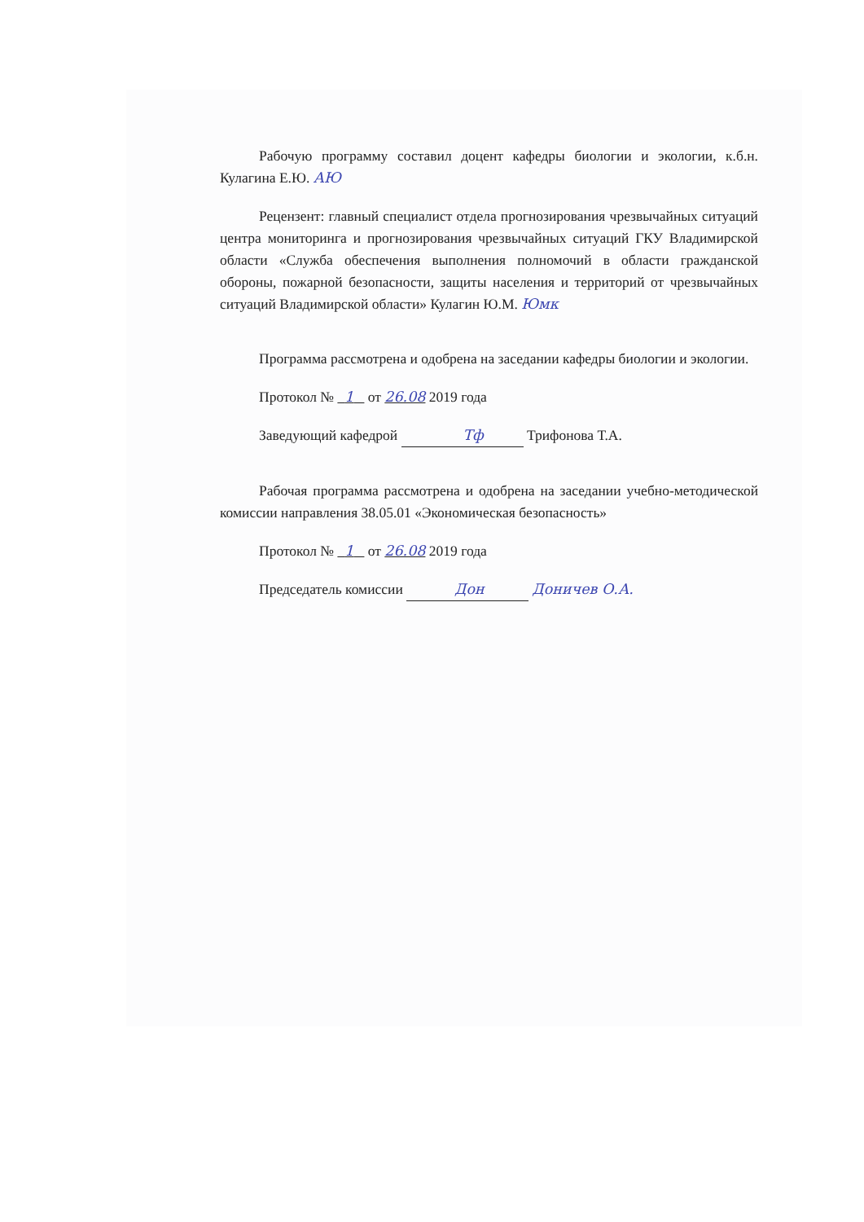Рабочую программу составил доцент кафедры биологии и экологии, к.б.н. Кулагина Е.Ю. АЮ
Рецензент: главный специалист отдела прогнозирования чрезвычайных ситуаций центра мониторинга и прогнозирования чрезвычайных ситуаций ГКУ Владимирской области «Служба обеспечения выполнения полномочий в области гражданской обороны, пожарной безопасности, защиты населения и территорий от чрезвычайных ситуаций Владимирской области» Кулагин Ю.М. Юмк
Программа рассмотрена и одобрена на заседании кафедры биологии и экологии.
Протокол № 1 от 26.08 2019 года
Заведующий кафедрой Тф Трифонова Т.А.
Рабочая программа рассмотрена и одобрена на заседании учебно-методической комиссии направления 38.05.01 «Экономическая безопасность»
Протокол № 1 от 26.08 2019 года
Председатель комиссии Дон Доничев О.А.